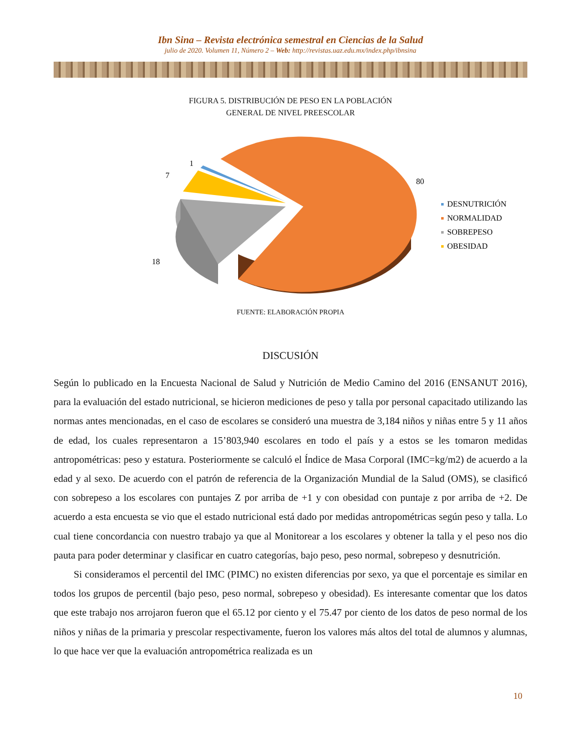Ibn Sina – Revista electrónica semestral en Ciencias de la Salud
julio de 2020. Volumen 11, Número 2 – Web: http://revistas.uaz.edu.mx/index.php/ibnsina
FIGURA 5. DISTRIBUCIÓN DE PESO EN LA POBLACIÓN
GENERAL DE NIVEL PREESCOLAR
1
7
18
80
DESNUTRICIÓN
NORMALIDAD
SOBREPESO
OBESIDAD
FUENTE: ELABORACIÓN PROPIA
DISCUSIÓN
Según lo publicado en la Encuesta Nacional de Salud y Nutrición de Medio Camino del 2016 (ENSANUT 2016), para la evaluación del estado nutricional, se hicieron mediciones de peso y talla por personal capacitado utilizando las normas antes mencionadas, en el caso de escolares se consideró una muestra de 3,184 niños y niñas entre 5 y 11 años de edad, los cuales representaron a 15’803,940 escolares en todo el país y a estos se les tomaron medidas antropométricas: peso y estatura. Posteriormente se calculó el Índice de Masa Corporal (IMC=kg/m2) de acuerdo a la edad y al sexo. De acuerdo con el patrón de referencia de la Organización Mundial de la Salud (OMS), se clasificó con sobrepeso a los escolares con puntajes Z por arriba de +1 y con obesidad con puntaje z por arriba de +2. De acuerdo a esta encuesta se vio que el estado nutricional está dado por medidas antropométricas según peso y talla. Lo cual tiene concordancia con nuestro trabajo ya que al Monitorear a los escolares y obtener la talla y el peso nos dio pauta para poder determinar y clasificar en cuatro categorías, bajo peso, peso normal, sobrepeso y desnutrición.
Si consideramos el percentil del IMC (PIMC) no existen diferencias por sexo, ya que el porcentaje es similar en todos los grupos de percentil (bajo peso, peso normal, sobrepeso y obesidad). Es interesante comentar que los datos que este trabajo nos arrojaron fueron que el 65.12 por ciento y el 75.47 por ciento de los datos de peso normal de los niños y niñas de la primaria y prescolar respectivamente, fueron los valores más altos del total de alumnos y alumnas, lo que hace ver que la evaluación antropométrica realizada es un
10